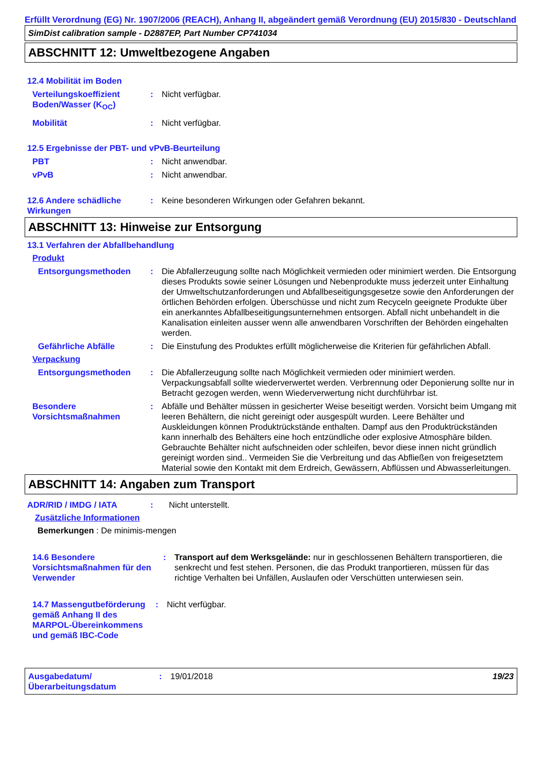Erfüllt Verordnung (EG) Nr. 1907/2006 (REACH), Anhang II, abgeändert gemäß Verordnung (EU) 2015/830 - Deutschland
SimDist calibration sample - D2887EP, Part Number CP741034
ABSCHNITT 12: Umweltbezogene Angaben
12.4 Mobilität im Boden
Verteilungskoeffizient Boden/Wasser (K<sub>OC</sub>)
: Nicht verfügbar.
Mobilität : Nicht verfügbar.
12.5 Ergebnisse der PBT- und vPvB-Beurteilung
PBT : Nicht anwendbar.
vPvB : Nicht anwendbar.
12.6 Andere schädliche Wirkungen
: Keine besonderen Wirkungen oder Gefahren bekannt.
ABSCHNITT 13: Hinweise zur Entsorgung
13.1 Verfahren der Abfallbehandlung
Produkt
Entsorgungsmethoden : Die Abfallerzeugung sollte nach Möglichkeit vermieden oder minimiert werden. Die Entsorgung dieses Produkts sowie seiner Lösungen und Nebenprodukte muss jederzeit unter Einhaltung der Umweltschutzanforderungen und Abfallbeseitigungsgesetze sowie den Anforderungen der örtlichen Behörden erfolgen. Überschüsse und nicht zum Recyceln geeignete Produkte über ein anerkanntes Abfallbeseitigungsunternehmen entsorgen. Abfall nicht unbehandelt in die Kanalisation einleiten ausser wenn alle anwendbaren Vorschriften der Behörden eingehalten werden.
Gefährliche Abfälle : Die Einstufung des Produktes erfüllt möglicherweise die Kriterien für gefährlichen Abfall.
Verpackung
Entsorgungsmethoden : Die Abfallerzeugung sollte nach Möglichkeit vermieden oder minimiert werden. Verpackungsabfall sollte wiederverwertet werden. Verbrennung oder Deponierung sollte nur in Betracht gezogen werden, wenn Wiederverwertung nicht durchführbar ist.
Besondere Vorsichtsmaßnahmen
: Abfälle und Behälter müssen in gesicherter Weise beseitigt werden. Vorsicht beim Umgang mit leeren Behältern, die nicht gereinigt oder ausgespült wurden. Leere Behälter und Auskleidungen können Produktrückstände enthalten. Dampf aus den Produktrückständen kann innerhalb des Behälters eine hoch entzündliche oder explosive Atmosphäre bilden. Gebrauchte Behälter nicht aufschneiden oder schleifen, bevor diese innen nicht gründlich gereinigt worden sind.. Vermeiden Sie die Verbreitung und das Abfließen von freigesetztem Material sowie den Kontakt mit dem Erdreich, Gewässern, Abflüssen und Abwasserleitungen.
ABSCHNITT 14: Angaben zum Transport
ADR/RID / IMDG / IATA : Nicht unterstellt.
Zusätzliche Informationen
Bemerkungen : De minimis-mengen
14.6 Besondere Vorsichtsmaßnahmen für den Verwender
: Transport auf dem Werksgelände: nur in geschlossenen Behältern transportieren, die senkrecht und fest stehen. Personen, die das Produkt tranportieren, müssen für das richtige Verhalten bei Unfällen, Auslaufen oder Verschütten unterwiesen sein.
14.7 Massengutbeförderung gemäß Anhang II des MARPOL-Übereinkommens und gemäß IBC-Code
: Nicht verfügbar.
Ausgabedatum/ Überarbeitungsdatum
: 19/01/2018 19/23